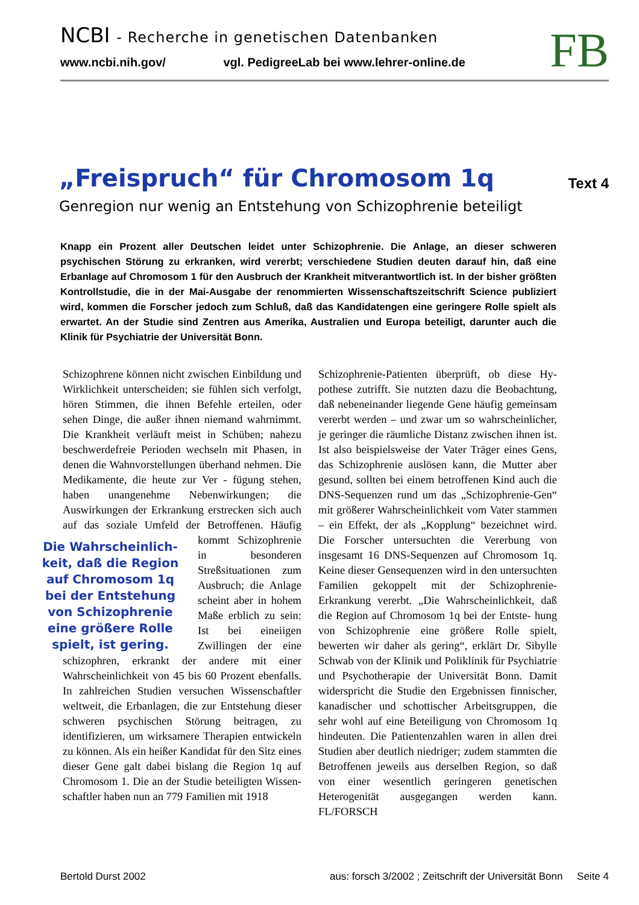NCBI - Recherche in genetischen Datenbanken
www.ncbi.nih.gov/ vgl. PedigreeLab bei www.lehrer-online.de
FB
„Freispruch“ für Chromosom 1q
Text 4
Genregion nur wenig an Entstehung von Schizophrenie beteiligt
Knapp ein Prozent aller Deutschen leidet unter Schizophrenie. Die Anlage, an dieser schweren psychischen Störung zu erkranken, wird vererbt; verschiedene Studien deuten darauf hin, daß eine Erbanlage auf Chromosom 1 für den Ausbruch der Krankheit mitverantwortlich ist. In der bisher größten Kontrollstudie, die in der Mai-Ausgabe der renommierten Wissenschaftszeit­schrift Science publiziert wird, kommen die Forscher jedoch zum Schluß, daß das Kandidaten­gen eine geringere Rolle spielt als erwartet. An der Studie sind Zentren aus Amerika, Australien und Europa beteiligt, darunter auch die Klinik für Psychiatrie der Universität Bonn.
Schizophrene können nicht zwischen Einbildung und Wirklichkeit unterscheiden; sie fühlen sich verfolgt, hören Stimmen, die ihnen Befehle ertei­len, oder sehen Dinge, die außer ihnen niemand wahrnimmt. Die Krankheit verläuft meist in Schü­ben; nahezu beschwerdefreie Perioden wechseln mit Phasen, in denen die Wahnvorstellungen überhand nehmen. Die Medikamente, die heute zur Ver - fügung stehen, haben unangenehme Ne­benwirkungen; die Auswirkungen der Erkrankung erstrecken sich auch auf das soziale Umfeld der
Die Wahrscheinlich­keit, daß die Region auf Chromosom 1q bei der Entstehung von Schizophrenie eine größere Rolle spielt, ist gering.
Betroffenen. Häufig kommt Schizophre­nie in besonderen Streßsituationen zum Ausbruch; die Anla­ge scheint aber in hohem Maße erblich zu sein: Ist bei einei­igen Zwillingen der eine schizophren, er­krankt der andere mit einer Wahrscheinlichkeit von 45 bis 60 Prozent ebenfalls. In zahlreichen Studien versuchen Wissenschaftler weltweit, die Erbanlagen, die zur Entstehung dieser schweren psychischen Störung beitragen, zu identifizieren, um wirksamere Therapien entwickeln zu können. Als ein heißer Kandidat für den Sitz eines dieser Gene galt dabei bislang die Region 1q auf Chro­mosom 1. Die an der Studie beteiligten Wissen­schaftler haben nun an 779 Familien mit 1918
Schizophrenie-Patienten überprüft, ob diese Hy­pothese zutrifft. Sie nutzten dazu die Beobach­tung, daß nebeneinander liegende Gene häufig ge­meinsam vererbt werden – und zwar um so wahr­scheinlicher, je geringer die räumliche Distanz zwischen ihnen ist. Ist also beispielsweise der Va­ter Träger eines Gens, das Schizophrenie auslösen kann, die Mutter aber gesund, sollten bei einem betroffenen Kind auch die DNS-Sequenzen rund um das „Schizophrenie-Gen“ mit größerer Wahr­scheinlichkeit vom Vater stammen – ein Effekt, der als „Kopplung“ bezeichnet wird. Die Forscher untersuchten die Vererbung von insgesamt 16 DNS-Sequenzen auf Chromosom 1q. Keine dieser Gensequenzen wird in den untersuchten Familien gekoppelt mit der Schizophrenie- Erkrankung ver­erbt. „Die Wahrscheinlichkeit, daß die Region auf Chromosom 1q bei der Entste- hung von Schizo­phrenie eine größere Rolle spielt, bewerten wir daher als gering“, erklärt Dr. Sibylle Schwab von der Klinik und Poliklinik für Psychiatrie und Psy­chotherapie der Universität Bonn. Damit wider­spricht die Studie den Ergebnissen finnischer, ka­nadischer und schottischer Arbeitsgruppen, die sehr wohl auf eine Beteiligung von Chromosom 1q hindeuten. Die Patientenzahlen waren in allen drei Studien aber deutlich niedriger; zudem stammten die Betroffenen jeweils aus derselben Region, so daß von einer wesentlich geringeren genetischen Heterogenität ausgegangen werden kann. FL/FORSCH
Bertold Durst 2002 aus: forsch 3/2002 ; Zeitschrift der Universität Bonn Seite 4